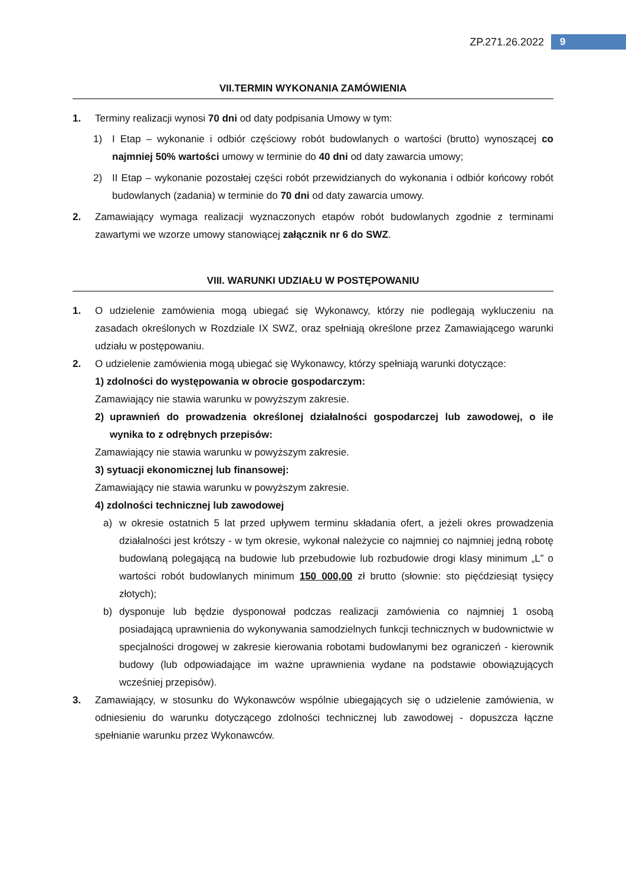ZP.271.26.2022 9
VII.TERMIN WYKONANIA ZAMÓWIENIA
1. Terminy realizacji wynosi 70 dni od daty podpisania Umowy w tym:
1) I Etap – wykonanie i odbiór częściowy robót budowlanych o wartości (brutto) wynoszącej co najmniej 50% wartości umowy w terminie do 40 dni od daty zawarcia umowy;
2) II Etap – wykonanie pozostałej części robót przewidzianych do wykonania i odbiór końcowy robót budowlanych (zadania) w terminie do 70 dni od daty zawarcia umowy.
2. Zamawiający wymaga realizacji wyznaczonych etapów robót budowlanych zgodnie z terminami zawartymi we wzorze umowy stanowiącej załącznik nr 6 do SWZ.
VIII. WARUNKI UDZIAŁU W POSTĘPOWANIU
1. O udzielenie zamówienia mogą ubiegać się Wykonawcy, którzy nie podlegają wykluczeniu na zasadach określonych w Rozdziale IX SWZ, oraz spełniają określone przez Zamawiającego warunki udziału w postępowaniu.
2. O udzielenie zamówienia mogą ubiegać się Wykonawcy, którzy spełniają warunki dotyczące:
1) zdolności do występowania w obrocie gospodarczym:
Zamawiający nie stawia warunku w powyższym zakresie.
2) uprawnień do prowadzenia określonej działalności gospodarczej lub zawodowej, o ile wynika to z odrębnych przepisów:
Zamawiający nie stawia warunku w powyższym zakresie.
3) sytuacji ekonomicznej lub finansowej:
Zamawiający nie stawia warunku w powyższym zakresie.
4) zdolności technicznej lub zawodowej
a) w okresie ostatnich 5 lat przed upływem terminu składania ofert, a jeżeli okres prowadzenia działalności jest krótszy - w tym okresie, wykonał należycie co najmniej co najmniej jedną robotę budowlaną polegającą na budowie lub przebudowie lub rozbudowie drogi klasy minimum „L” o wartości robót budowlanych minimum 150 000,00 zł brutto (słownie: sto pięćdziesiąt tysięcy złotych);
b) dysponuje lub będzie dysponował podczas realizacji zamówienia co najmniej 1 osobą posiadającą uprawnienia do wykonywania samodzielnych funkcji technicznych w budownictwie w specjalności drogowej w zakresie kierowania robotami budowlanymi bez ograniczeń - kierownik budowy (lub odpowiadające im ważne uprawnienia wydane na podstawie obowiązujących wcześniej przepisów).
3. Zamawiający, w stosunku do Wykonawców wspólnie ubiegających się o udzielenie zamówienia, w odniesieniu do warunku dotyczącego zdolności technicznej lub zawodowej - dopuszcza łączne spełnianie warunku przez Wykonawców.